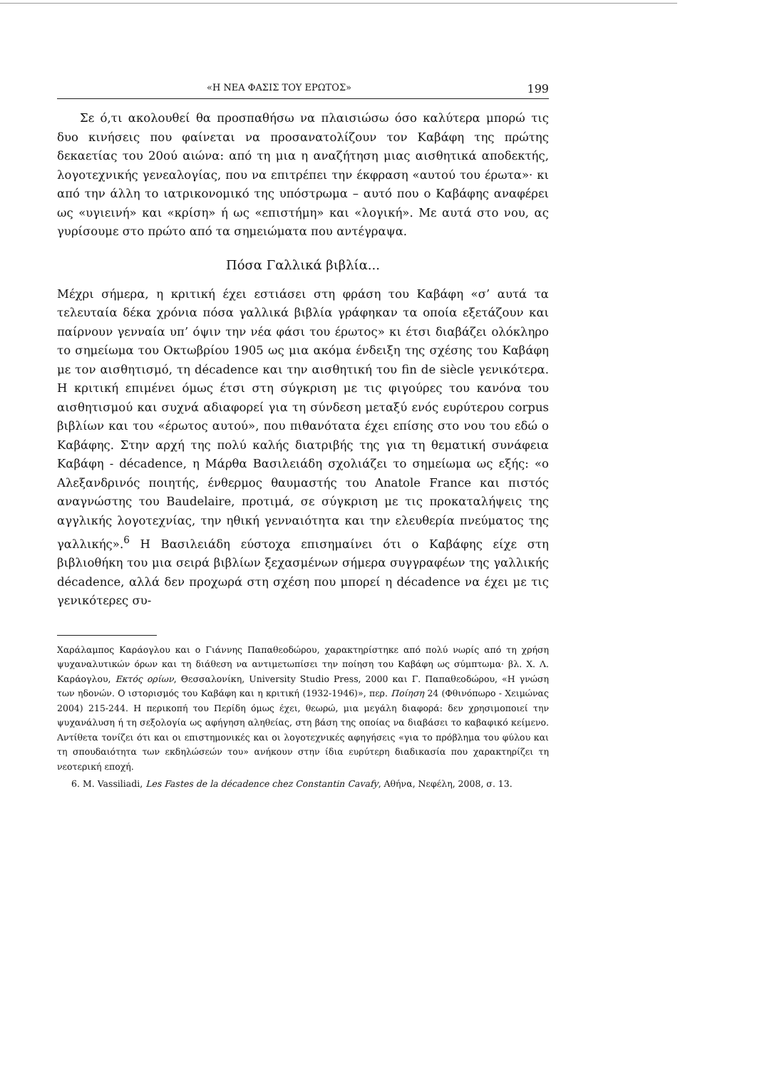«Η ΝΕΑ ΦΑΣΙΣ ΤΟΥ ΕΡΩΤΟΣ» 199
Σε ό,τι ακολουθεί θα προσπαθήσω να πλαισιώσω όσο καλύτερα μπορώ τις δυο κινήσεις που φαίνεται να προσανατολίζουν τον Καβάφη της πρώτης δεκαετίας του 20ού αιώνα: από τη μια η αναζήτηση μιας αισθητικά αποδεκτής, λογοτεχνικής γενεαλογίας, που να επιτρέπει την έκφραση «αυτού του έρωτα»· κι από την άλλη το ιατρικονομικό της υπόστρωμα – αυτό που ο Καβάφης αναφέρει ως «υγιεινή» και «κρίση» ή ως «επιστήμη» και «λογική». Με αυτά στο νου, ας γυρίσουμε στο πρώτο από τα σημειώματα που αντέγραψα.
Πόσα Γαλλικά βιβλία...
Μέχρι σήμερα, η κριτική έχει εστιάσει στη φράση του Καβάφη «σ’ αυτά τα τελευταία δέκα χρόνια πόσα γαλλικά βιβλία γράφηκαν τα οποία εξετάζουν και παίρνουν γενναία υπ’ όψιν την νέα φάσι του έρωτος» κι έτσι διαβάζει ολόκληρο το σημείωμα του Οκτωβρίου 1905 ως μια ακόμα ένδειξη της σχέσης του Καβάφη με τον αισθητισμό, τη décadence και την αισθητική του fin de siècle γενικότερα. Η κριτική επιμένει όμως έτσι στη σύγκριση με τις φιγούρες του κανόνα του αισθητισμού και συχνά αδιαφορεί για τη σύνδεση μεταξύ ενός ευρύτερου corpus βιβλίων και του «έρωτος αυτού», που πιθανότατα έχει επίσης στο νου του εδώ ο Καβάφης. Στην αρχή της πολύ καλής διατριβής της για τη θεματική συνάφεια Καβάφη - décadence, η Μάρθα Βασιλειάδη σχολιάζει το σημείωμα ως εξής: «ο Αλεξανδρινός ποιητής, ένθερμος θαυμαστής του Anatole France και πιστός αναγνώστης του Baudelaire, προτιμά, σε σύγκριση με τις προκαταλήψεις της αγγλικής λογοτεχνίας, την ηθική γενναιότητα και την ελευθερία πνεύματος της γαλλικής».<sup>6</sup> Η Βασιλειάδη εύστοχα επισημαίνει ότι ο Καβάφης είχε στη βιβλιοθήκη του μια σειρά βιβλίων ξεχασμένων σήμερα συγγραφέων της γαλλικής décadence, αλλά δεν προχωρά στη σχέση που μπορεί η décadence να έχει με τις γενικότερες συ-
Χαράλαμπος Καράογλου και ο Γιάννης Παπαθεοδώρου, χαρακτηρίστηκε από πολύ νωρίς από τη χρήση ψυχαναλυτικών όρων και τη διάθεση να αντιμετωπίσει την ποίηση του Καβάφη ως σύμπτωμα· βλ. Χ. Λ. Καράογλου, Εκτός ορίων, Θεσσαλονίκη, University Studio Press, 2000 και Γ. Παπαθεοδώρου, «Η γνώση των ηδονών. Ο ιστορισμός του Καβάφη και η κριτική (1932-1946)», περ. Ποίηση 24 (Φθινόπωρο - Χειμώνας 2004) 215-244. Η περικοπή του Περίδη όμως έχει, θεωρώ, μια μεγάλη διαφορά: δεν χρησιμοποιεί την ψυχανάλυση ή τη σεξολογία ως αφήγηση αληθείας, στη βάση της οποίας να διαβάσει το καβαφικό κείμενο. Αντίθετα τονίζει ότι και οι επιστημονικές και οι λογοτεχνικές αφηγήσεις «για το πρόβλημα του φύλου και τη σπουδαιότητα των εκδηλώσεών του» ανήκουν στην ίδια ευρύτερη διαδικασία που χαρακτηρίζει τη νεοτερική εποχή.
6. M. Vassiliadi, Les Fastes de la décadence chez Constantin Cavafy, Αθήνα, Νεφέλη, 2008, σ. 13.